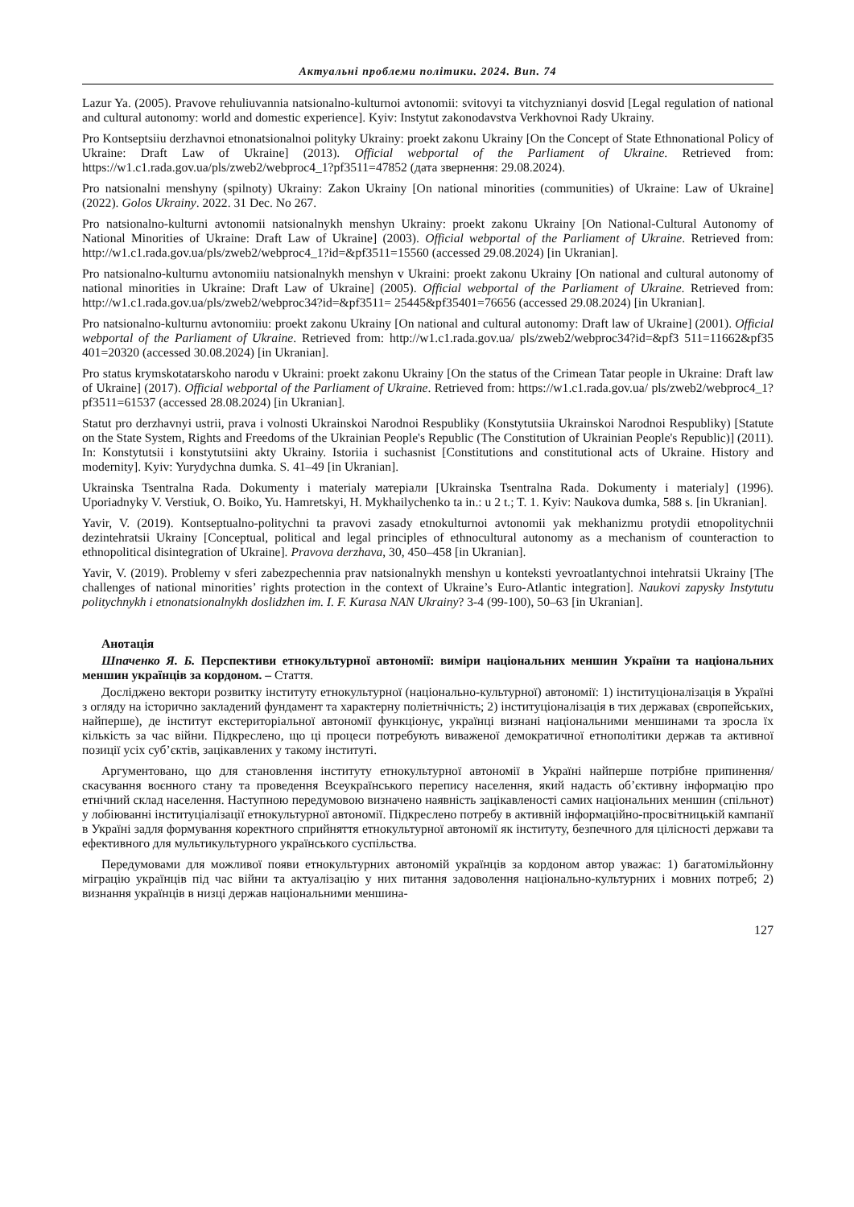Актуальні проблеми політики. 2024. Вип. 74
Lazur Ya. (2005). Pravove rehuliuvannia natsionalno-kulturnoi avtonomii: svitovyi ta vitchyznianyi dosvid [Legal regulation of national and cultural autonomy: world and domestic experience]. Kyiv: Instytut zakonodavstva Verkhovnoi Rady Ukrainy.
Pro Kontseptsiiu derzhavnoi etnonatsionalnoi polityky Ukrainy: proekt zakonu Ukrainy [On the Concept of State Ethnonational Policy of Ukraine: Draft Law of Ukraine] (2013). Official webportal of the Parliament of Ukraine. Retrieved from: https://w1.c1.rada.gov.ua/pls/zweb2/webproc4_1?pf3511=47852 (дата звернення: 29.08.2024).
Pro natsionalni menshyny (spilnoty) Ukrainy: Zakon Ukrainy [On national minorities (communities) of Ukraine: Law of Ukraine] (2022). Golos Ukrainy. 2022. 31 Dec. No 267.
Pro natsionalno-kulturni avtonomii natsionalnykh menshyn Ukrainy: proekt zakonu Ukrainy [On National-Cultural Autonomy of National Minorities of Ukraine: Draft Law of Ukraine] (2003). Official webportal of the Parliament of Ukraine. Retrieved from: http://w1.c1.rada.gov.ua/pls/zweb2/webproc4_1?id=&pf3511=15560 (accessed 29.08.2024) [in Ukranian].
Pro natsionalno-kulturnu avtonomiiu natsionalnykh menshyn v Ukraini: proekt zakonu Ukrainy [On national and cultural autonomy of national minorities in Ukraine: Draft Law of Ukraine] (2005). Official webportal of the Parliament of Ukraine. Retrieved from: http://w1.c1.rada.gov.ua/pls/zweb2/webproc34?id=&pf3511= 25445&pf35401=76656 (accessed 29.08.2024) [in Ukranian].
Pro natsionalno-kulturnu avtonomiiu: proekt zakonu Ukrainy [On national and cultural autonomy: Draft law of Ukraine] (2001). Official webportal of the Parliament of Ukraine. Retrieved from: http://w1.c1.rada.gov.ua/ pls/zweb2/webproc34?id=&pf3 511=11662&pf35 401=20320 (accessed 30.08.2024) [in Ukranian].
Pro status krymskotatarskoho narodu v Ukraini: proekt zakonu Ukrainy [On the status of the Crimean Tatar people in Ukraine: Draft law of Ukraine] (2017). Official webportal of the Parliament of Ukraine. Retrieved from: https://w1.c1.rada.gov.ua/ pls/zweb2/webproc4_1?pf3511=61537 (accessed 28.08.2024) [in Ukranian].
Statut pro derzhavnyi ustrii, prava i volnosti Ukrainskoi Narodnoi Respubliky (Konstytutsiia Ukrainskoi Narodnoi Respubliky) [Statute on the State System, Rights and Freedoms of the Ukrainian People's Republic (The Constitution of Ukrainian People's Republic)] (2011). In: Konstytutsii i konstytutsiini akty Ukrainy. Istoriia i suchasnist [Constitutions and constitutional acts of Ukraine. History and modernity]. Kyiv: Yurydychna dumka. S. 41–49 [in Ukranian].
Ukrainska Tsentralna Rada. Dokumenty i materialy матеріали [Ukrainska Tsentralna Rada. Dokumenty i materialy] (1996). Uporiadnyky V. Verstiuk, O. Boiko, Yu. Hamretskyi, H. Mykhailychenko ta in.: u 2 t.; T. 1. Kyiv: Naukova dumka, 588 s. [in Ukranian].
Yavir, V. (2019). Kontseptualno-politychni ta pravovi zasady etnokulturnoi avtonomii yak mekhanizmu protydii etnopolitychnii dezintehratsii Ukrainy [Conceptual, political and legal principles of ethnocultural autonomy as a mechanism of counteraction to ethnopolitical disintegration of Ukraine]. Pravova derzhava, 30, 450–458 [in Ukranian].
Yavir, V. (2019). Problemy v sferi zabezpechennia prav natsionalnykh menshyn u konteksti yevroatlantychnoi intehratsii Ukrainy [The challenges of national minorities’ rights protection in the context of Ukraine’s Euro-Atlantic integration]. Naukovi zapysky Instytutu politychnykh i etnonatsionalnykh doslidzhen im. I. F. Kurasa NAN Ukrainy? 3-4 (99-100), 50–63 [in Ukranian].
Анотація
Шпаченко Я. Б. Перспективи етнокультурної автономії: виміри національних меншин України та національних меншин українців за кордоном. – Стаття.
Досліджено вектори розвитку інституту етнокультурної (національно-культурної) автономії: 1) інституціоналізація в Україні з огляду на історично закладений фундамент та характерну поліетнічність; 2) інституціоналізація в тих державах (європейських, найперше), де інститут екстериторіальної автономії функціонує, українці визнані національними меншинами та зросла їх кількість за час війни. Підкреслено, що ці процеси потребують виваженої демократичної етнополітики держав та активної позиції усіх суб’єктів, зацікавлених у такому інституті.
Аргументовано, що для становлення інституту етнокультурної автономії в Україні найперше потрібне припинення/скасування воєнного стану та проведення Всеукраїнського перепису населення, який надасть об’єктивну інформацію про етнічний склад населення. Наступною передумовою визначено наявність зацікавленості самих національних меншин (спільнот) у лобіюванні інституціалізації етнокультурної автономії. Підкреслено потребу в активній інформаційно-просвітницькій кампанії в Україні задля формування коректного сприйняття етнокультурної автономії як інституту, безпечного для цілісності держави та ефективного для мультикультурного українського суспільства.
Передумовами для можливої появи етнокультурних автономій українців за кордоном автор уважає: 1) багатомільйонну міграцію українців під час війни та актуалізацію у них питання задоволення національно-культурних і мовних потреб; 2) визнання українців в низці держав національними меншина-
127